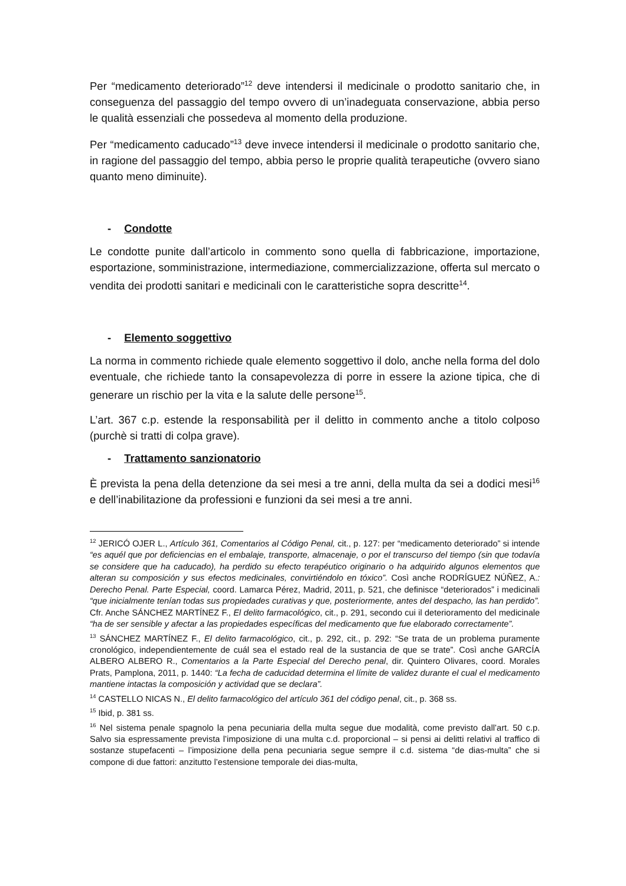Per “medicamento deteriorado”<sup>12</sup> deve intendersi il medicinale o prodotto sanitario che, in conseguenza del passaggio del tempo ovvero di un’inadeguata conservazione, abbia perso le qualità essenziali che possedeva al momento della produzione.
Per “medicamento caducado”<sup>13</sup> deve invece intendersi il medicinale o prodotto sanitario che, in ragione del passaggio del tempo, abbia perso le proprie qualità terapeutiche (ovvero siano quanto meno diminuite).
- Condotte
Le condotte punite dall’articolo in commento sono quella di fabbricazione, importazione, esportazione, somministrazione, intermediazione, commercializzazione, offerta sul mercato o vendita dei prodotti sanitari e medicinali con le caratteristiche sopra descritte<sup>14</sup>.
- Elemento soggettivo
La norma in commento richiede quale elemento soggettivo il dolo, anche nella forma del dolo eventuale, che richiede tanto la consapevolezza di porre in essere la azione tipica, che di generare un rischio per la vita e la salute delle persone<sup>15</sup>.
L’art. 367 c.p. estende la responsabilità per il delitto in commento anche a titolo colposo (purchè si tratti di colpa grave).
- Trattamento sanzionatorio
È prevista la pena della detenzione da sei mesi a tre anni, della multa da sei a dodici mesi<sup>16</sup> e dell’inabilitazione da professioni e funzioni da sei mesi a tre anni.
<sup>12</sup> JERICÓ OJER L., Artículo 361, Comentarios al Código Penal, cit., p. 127: per “medicamento deteriorado” si intende “es aquél que por deficiencias en el embalaje, transporte, almacenaje, o por el transcurso del tiempo (sin que todavía se considere que ha caducado), ha perdido su efecto terapéutico originario o ha adquirido algunos elementos que alteran su composición y sus efectos medicinales, convirtiéndolo en tóxico”. Così anche RODRÍGUEZ NÚÑEZ, A.: Derecho Penal. Parte Especial, coord. Lamarca Pérez, Madrid, 2011, p. 521, che definisce “deteriorados” i medicinali “que inicialmente tenían todas sus propiedades curativas y que, posteriormente, antes del despacho, las han perdido”. Cfr. Anche SÁNCHEZ MARTÍNEZ F., El delito farmacológico, cit., p. 291, secondo cui il deterioramento del medicinale “ha de ser sensible y afectar a las propiedades específicas del medicamento que fue elaborado correctamente”.
<sup>13</sup> SÁNCHEZ MARTÍNEZ F., El delito farmacológico, cit., p. 292, cit., p. 292: “Se trata de un problema puramente cronológico, independientemente de cuál sea el estado real de la sustancia de que se trate”. Così anche GARCÍA ALBERO ALBERO R., Comentarios a la Parte Especial del Derecho penal, dir. Quintero Olivares, coord. Morales Prats, Pamplona, 2011, p. 1440: “La fecha de caducidad determina el límite de validez durante el cual el medicamento mantiene intactas la composición y actividad que se declara”.
<sup>14</sup> CASTELLO NICAS N., El delito farmacológico del artículo 361 del código penal, cit., p. 368 ss.
<sup>15</sup> Ibid, p. 381 ss.
<sup>16</sup> Nel sistema penale spagnolo la pena pecuniaria della multa segue due modalità, come previsto dall’art. 50 c.p. Salvo sia espressamente prevista l’imposizione di una multa c.d. proporcional – si pensi ai delitti relativi al traffico di sostanze stupefacenti – l’imposizione della pena pecuniaria segue sempre il c.d. sistema “de dias-multa” che si compone di due fattori: anzitutto l’estensione temporale dei dias-multa,